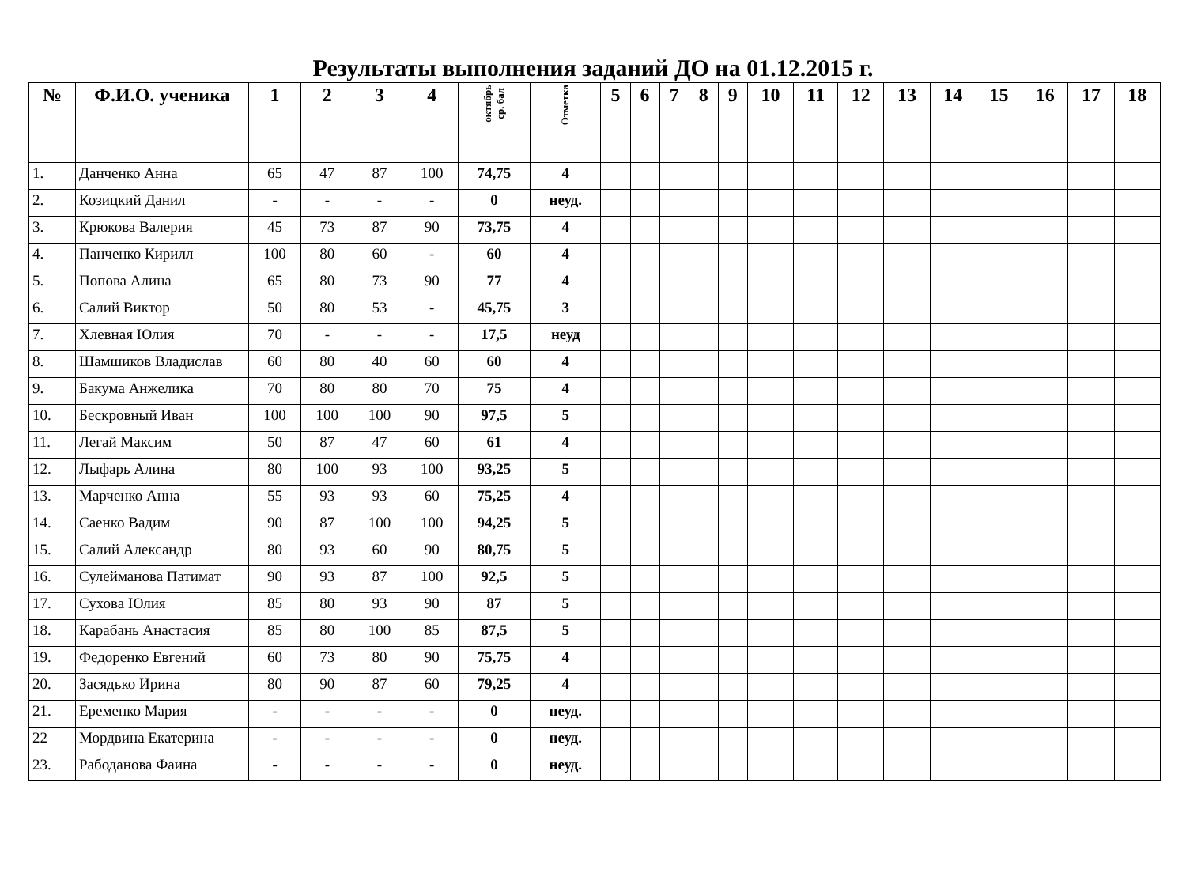Результаты выполнения заданий ДО на 01.12.2015 г.
| № | Ф.И.О. ученика | 1 | 2 | 3 | 4 | октябрь ср. бал | Отметка | 5 | 6 | 7 | 8 | 9 | 10 | 11 | 12 | 13 | 14 | 15 | 16 | 17 | 18 |
| --- | --- | --- | --- | --- | --- | --- | --- | --- | --- | --- | --- | --- | --- | --- | --- | --- | --- | --- | --- | --- | --- |
| 1. | Данченко Анна | 65 | 47 | 87 | 100 | 74,75 | 4 | | | | | | | | | | | | | | |
| 2. | Козицкий Данил | - | - | - | - | 0 | неуд. | | | | | | | | | | | | | | |
| 3. | Крюкова Валерия | 45 | 73 | 87 | 90 | 73,75 | 4 | | | | | | | | | | | | | | |
| 4. | Панченко Кирилл | 100 | 80 | 60 | - | 60 | 4 | | | | | | | | | | | | | | |
| 5. | Попова Алина | 65 | 80 | 73 | 90 | 77 | 4 | | | | | | | | | | | | | | |
| 6. | Салий Виктор | 50 | 80 | 53 | - | 45,75 | 3 | | | | | | | | | | | | | | |
| 7. | Хлевная Юлия | 70 | - | - | - | 17,5 | неуд | | | | | | | | | | | | | | |
| 8. | Шамшиков Владислав | 60 | 80 | 40 | 60 | 60 | 4 | | | | | | | | | | | | | | |
| 9. | Бакума Анжелика | 70 | 80 | 80 | 70 | 75 | 4 | | | | | | | | | | | | | | |
| 10. | Бескровный Иван | 100 | 100 | 100 | 90 | 97,5 | 5 | | | | | | | | | | | | | | |
| 11. | Легай Максим | 50 | 87 | 47 | 60 | 61 | 4 | | | | | | | | | | | | | | |
| 12. | Лыфарь Алина | 80 | 100 | 93 | 100 | 93,25 | 5 | | | | | | | | | | | | | | |
| 13. | Марченко Анна | 55 | 93 | 93 | 60 | 75,25 | 4 | | | | | | | | | | | | | | |
| 14. | Саенко Вадим | 90 | 87 | 100 | 100 | 94,25 | 5 | | | | | | | | | | | | | | |
| 15. | Салий Александр | 80 | 93 | 60 | 90 | 80,75 | 5 | | | | | | | | | | | | | | |
| 16. | Сулейманова Патимат | 90 | 93 | 87 | 100 | 92,5 | 5 | | | | | | | | | | | | | | |
| 17. | Сухова Юлия | 85 | 80 | 93 | 90 | 87 | 5 | | | | | | | | | | | | | | |
| 18. | Карабань Анастасия | 85 | 80 | 100 | 85 | 87,5 | 5 | | | | | | | | | | | | | | |
| 19. | Федоренко Евгений | 60 | 73 | 80 | 90 | 75,75 | 4 | | | | | | | | | | | | | | |
| 20. | Засядько Ирина | 80 | 90 | 87 | 60 | 79,25 | 4 | | | | | | | | | | | | | | |
| 21. | Еременко Мария | - | - | - | - | 0 | неуд. | | | | | | | | | | | | | | |
| 22 | Мордвина Екатерина | - | - | - | - | 0 | неуд. | | | | | | | | | | | | | | |
| 23. | Рабоданова Фаина | - | - | - | - | 0 | неуд. | | | | | | | | | | | | | | |